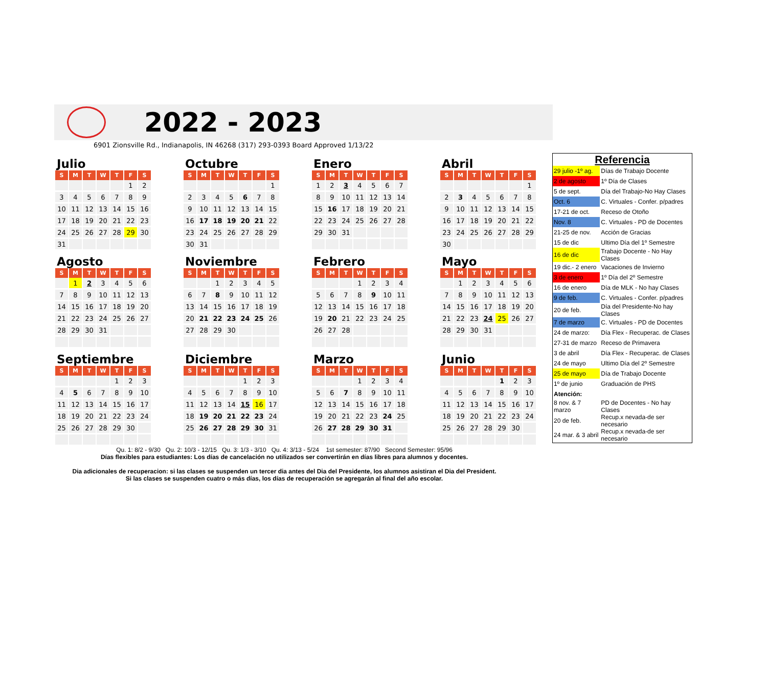2022 - 2023
6901 Zionsville Rd., Indianapolis, IN 46268 (317) 293-0393 Board Approved 1/13/22
Julio
| S | M | T | W | T | F | S |
| --- | --- | --- | --- | --- | --- | --- |
| | | | | | 1 | 2 |
| 3 | 4 | 5 | 6 | 7 | 8 | 9 |
| 10 | 11 | 12 | 13 | 14 | 15 | 16 |
| 17 | 18 | 19 | 20 | 21 | 22 | 23 |
| 24 | 25 | 26 | 27 | 28 | 29 | 30 |
| 31 | | | | | | |
Octubre
| S | M | T | W | T | F | S |
| --- | --- | --- | --- | --- | --- | --- |
| | | | | | | 1 |
| 2 | 3 | 4 | 5 | 6 | 7 | 8 |
| 9 | 10 | 11 | 12 | 13 | 14 | 15 |
| 16 | 17 | 18 | 19 | 20 | 21 | 22 |
| 23 | 24 | 25 | 26 | 27 | 28 | 29 |
| 30 | 31 | | | | | |
Enero
| S | M | T | W | T | F | S |
| --- | --- | --- | --- | --- | --- | --- |
| 1 | 2 | 3 | 4 | 5 | 6 | 7 |
| 8 | 9 | 10 | 11 | 12 | 13 | 14 |
| 15 | 16 | 17 | 18 | 19 | 20 | 21 |
| 22 | 23 | 24 | 25 | 26 | 27 | 28 |
| 29 | 30 | 31 | | | | |
Abril
| S | M | T | W | T | F | S |
| --- | --- | --- | --- | --- | --- | --- |
| | | | | | | 1 |
| 2 | 3 | 4 | 5 | 6 | 7 | 8 |
| 9 | 10 | 11 | 12 | 13 | 14 | 15 |
| 16 | 17 | 18 | 19 | 20 | 21 | 22 |
| 23 | 24 | 25 | 26 | 27 | 28 | 29 |
| 30 | | | | | | |
Agosto
| S | M | T | W | T | F | S |
| --- | --- | --- | --- | --- | --- | --- |
| | 1 | 2 | 3 | 4 | 5 | 6 |
| 7 | 8 | 9 | 10 | 11 | 12 | 13 |
| 14 | 15 | 16 | 17 | 18 | 19 | 20 |
| 21 | 22 | 23 | 24 | 25 | 26 | 27 |
| 28 | 29 | 30 | 31 | | | |
Noviembre
| S | M | T | W | T | F | S |
| --- | --- | --- | --- | --- | --- | --- |
| | | 1 | 2 | 3 | 4 | 5 |
| 6 | 7 | 8 | 9 | 10 | 11 | 12 |
| 13 | 14 | 15 | 16 | 17 | 18 | 19 |
| 20 | 21 | 22 | 23 | 24 | 25 | 26 |
| 27 | 28 | 29 | 30 | | | |
Febrero
| S | M | T | W | T | F | S |
| --- | --- | --- | --- | --- | --- | --- |
| | | | 1 | 2 | 3 | 4 |
| 5 | 6 | 7 | 8 | 9 | 10 | 11 |
| 12 | 13 | 14 | 15 | 16 | 17 | 18 |
| 19 | 20 | 21 | 22 | 23 | 24 | 25 |
| 26 | 27 | 28 | | | | |
Mayo
| S | M | T | W | T | F | S |
| --- | --- | --- | --- | --- | --- | --- |
| | 1 | 2 | 3 | 4 | 5 | 6 |
| 7 | 8 | 9 | 10 | 11 | 12 | 13 |
| 14 | 15 | 16 | 17 | 18 | 19 | 20 |
| 21 | 22 | 23 | 24 | 25 | 26 | 27 |
| 28 | 29 | 30 | 31 | | | |
Septiembre
| S | M | T | W | T | F | S |
| --- | --- | --- | --- | --- | --- | --- |
| | | | | 1 | 2 | 3 |
| 4 | 5 | 6 | 7 | 8 | 9 | 10 |
| 11 | 12 | 13 | 14 | 15 | 16 | 17 |
| 18 | 19 | 20 | 21 | 22 | 23 | 24 |
| 25 | 26 | 27 | 28 | 29 | 30 | |
Diciembre
| S | M | T | W | T | F | S |
| --- | --- | --- | --- | --- | --- | --- |
| | | | | 1 | 2 | 3 |
| 4 | 5 | 6 | 7 | 8 | 9 | 10 |
| 11 | 12 | 13 | 14 | 15 | 16 | 17 |
| 18 | 19 | 20 | 21 | 22 | 23 | 24 |
| 25 | 26 | 27 | 28 | 29 | 30 | 31 |
Marzo
| S | M | T | W | T | F | S |
| --- | --- | --- | --- | --- | --- | --- |
| | | | 1 | 2 | 3 | 4 |
| 5 | 6 | 7 | 8 | 9 | 10 | 11 |
| 12 | 13 | 14 | 15 | 16 | 17 | 18 |
| 19 | 20 | 21 | 22 | 23 | 24 | 25 |
| 26 | 27 | 28 | 29 | 30 | 31 | |
Junio
| S | M | T | W | T | F | S |
| --- | --- | --- | --- | --- | --- | --- |
| | | | | 1 | 2 | 3 |
| 4 | 5 | 6 | 7 | 8 | 9 | 10 |
| 11 | 12 | 13 | 14 | 15 | 16 | 17 |
| 18 | 19 | 20 | 21 | 22 | 23 | 24 |
| 25 | 26 | 27 | 28 | 29 | 30 | |
Referencia
| 29 julio -1º ag. | Días de Trabajo Docente |
| 2 de agosto | 1º Día de Clases |
| 5 de sept. | Día del Trabajo-No Hay Clases |
| Oct. 6 | C. Virtuales - Confer. p/padres |
| 17-21 de oct. | Receso de Otoño |
| Nov. 8 | C. Virtuales - PD de Docentes |
| 21-25 de nov. | Acción de Gracias |
| 15 de dic | Ultimo Día del 1º Semestre |
| 16 de dic | Trabajo Docente - No Hay Clases |
| 19 dic.- 2 enero | Vacaciones de Invierno |
| 3 de enero | 1º Día del 2º Semestre |
| 16 de enero | Día de MLK - No hay Clases |
| 9 de feb. | C. Virtuales - Confer. p/padres |
| 20 de feb. | Día del Presidente-No hay Clases |
| 7 de marzo | C. Virtuales - PD de Docentes |
| 24 de marzo: | Día Flex - Recuperac. de Clases |
| 27-31 de marzo | Receso de Primavera |
| 3 de abril | Día Flex - Recuperac. de Clases |
| 24 de mayo | Ultimo Día del 2º Semestre |
| 25 de mayo | Día de Trabajo Docente |
| 1º de junio | Graduación de PHS |
| Atención: | |
| 8 nov. & 7 marzo | PD de Docentes - No hay Clases |
| 20 de feb. | Recup.x nevada-de ser necesario |
| 24 mar. & 3 abril | Recup.x nevada-de ser necesario |
Qu. 1: 8/2 - 9/30 Qu. 2: 10/3 - 12/15 Qu. 3: 1/3 - 3/10 Qu. 4: 3/13 - 5/24 1st semester: 87/90 Second Semester: 95/96
Días flexibles para estudiantes: Los días de cancelación no utilizados ser convertirán en días libres para alumnos y docentes.
Dia adicionales de recuperacion: si las clases se suspenden un tercer dia antes del Dia del Presidente, los alumnos asistiran el Dia del President.
Si las clases se suspenden cuatro o más días, los días de recuperación se agregarán al final del año escolar.